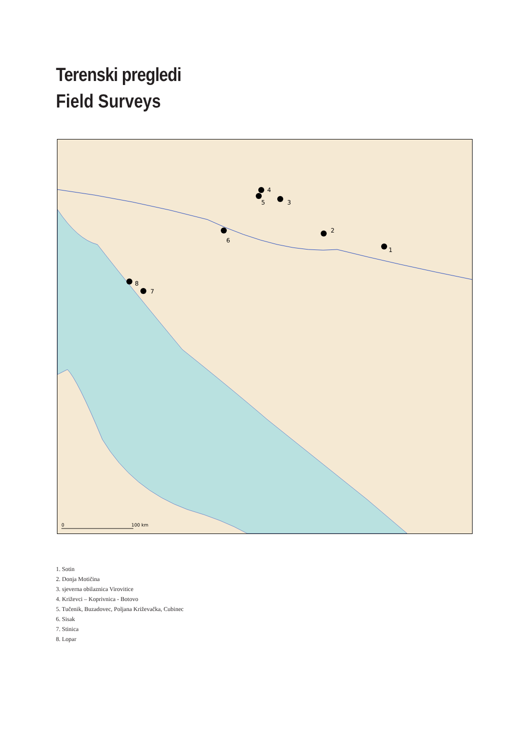Terenski pregledi
Field Surveys
1
2
3
4
5
6
7
8
0
100 km
1. Sotin
2. Donja Motičina
3. sjeverna obilaznica Virovitice
4. Križevci – Koprivnica - Botovo
5. Tučenik, Buzadovec, Poljana Križevačka, Cubinec
6. Sisak
7. Stinica
8. Lopar